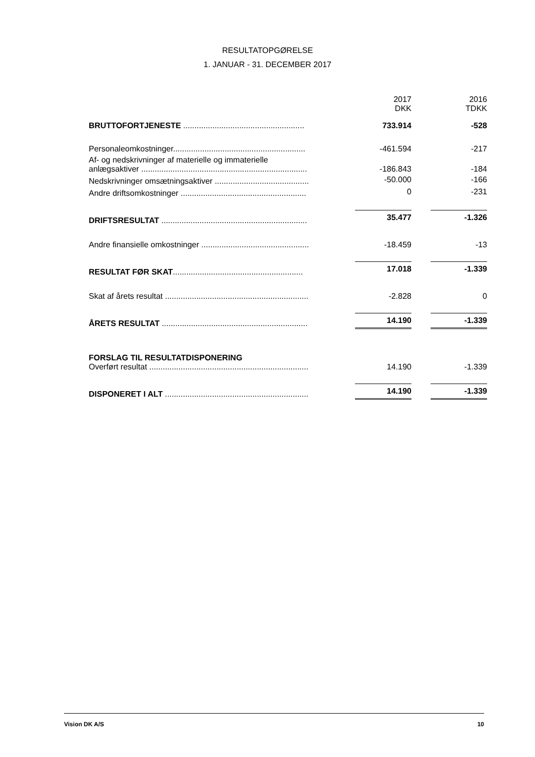RESULTATOPGØRELSE
1. JANUAR - 31. DECEMBER 2017
| | | 2017 DKK | | 2016 TDKK |
| --- | --- | --- | --- | --- |
| BRUTTOFORTJENESTE ...................................................... | | 733.914 | | -528 |
| Personaleomkostninger........................................................... | | -461.594 | | -217 |
| Af- og nedskrivninger af materielle og immaterielle anlægsaktiver .......................................................................... | | -186.843 | | -184 |
| Nedskrivninger omsætningsaktiver .......................................... | | -50.000 | | -166 |
| Andre driftsomkostninger ........................................................ | | 0 | | -231 |
| DRIFTSRESULTAT ................................................................. | | 35.477 | | -1.326 |
| Andre finansielle omkostninger ................................................ | | -18.459 | | -13 |
| RESULTAT FØR SKAT .......................................................... | | 17.018 | | -1.339 |
| Skat af årets resultat ................................................................ | | -2.828 | | 0 |
| ÅRETS RESULTAT ................................................................. | | 14.190 | | -1.339 |
| FORSLAG TIL RESULTATDISPONERING | | | | |
| Overført resultat ....................................................................... | | 14.190 | | -1.339 |
| DISPONERET I ALT ................................................................ | | 14.190 | | -1.339 |
Vision DK A/S 10